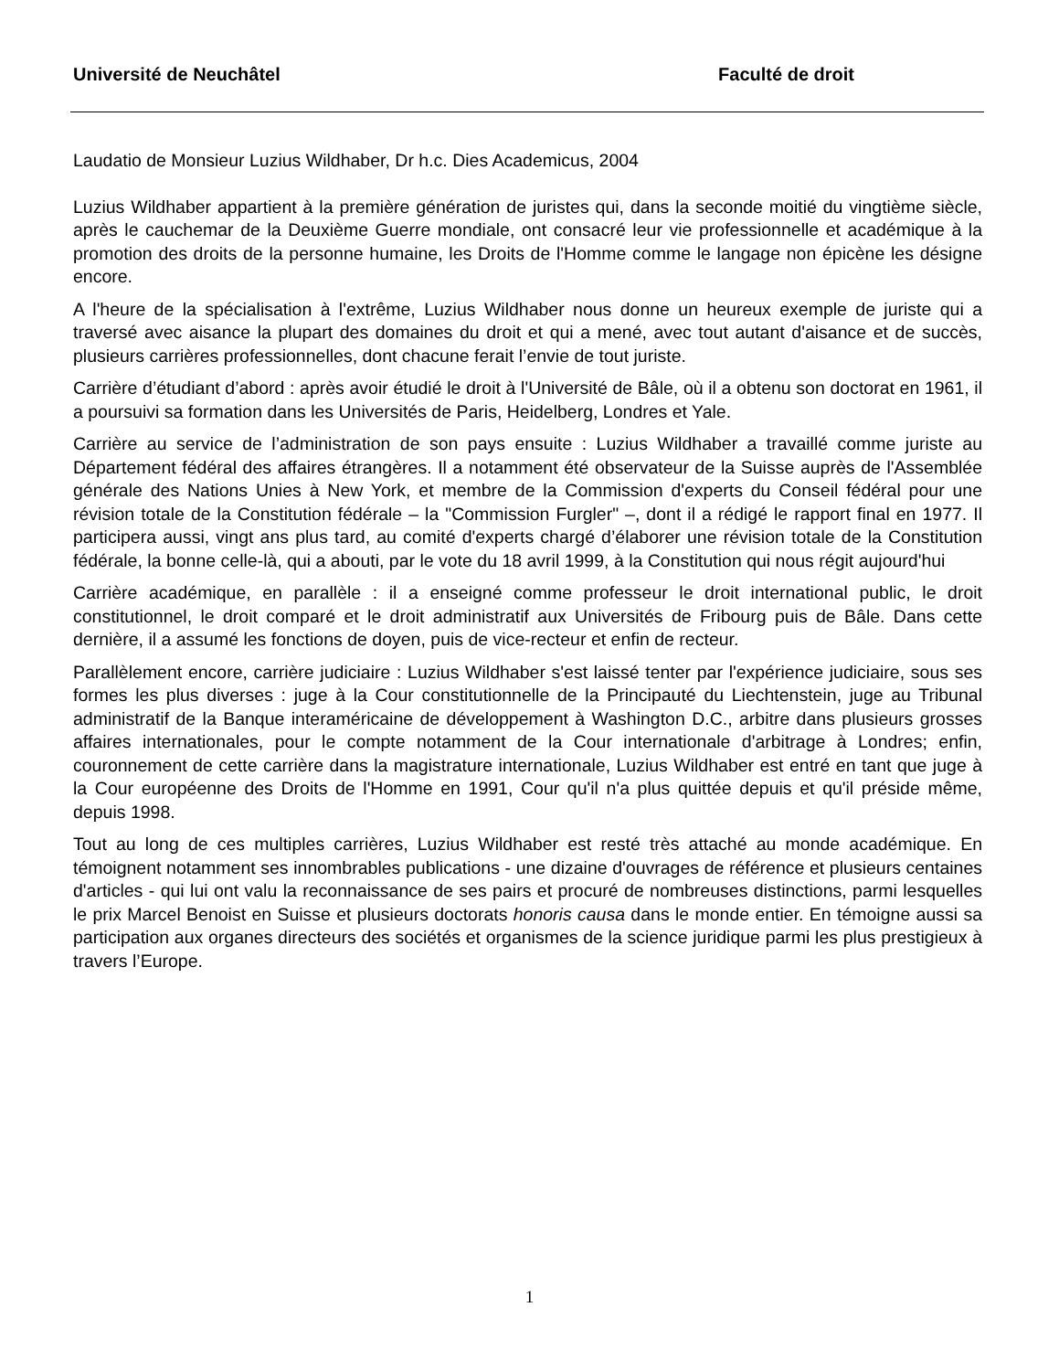Université de Neuchâtel Faculté de droit
Laudatio de Monsieur Luzius Wildhaber, Dr h.c. Dies Academicus, 2004
Luzius Wildhaber appartient à la première génération de juristes qui, dans la seconde moitié du vingtième siècle, après le cauchemar de la Deuxième Guerre mondiale, ont consacré leur vie professionnelle et académique à la promotion des droits de la personne humaine, les Droits de l'Homme comme le langage non épicène les désigne encore.
A l'heure de la spécialisation à l'extrême, Luzius Wildhaber nous donne un heureux exemple de juriste qui a traversé avec aisance la plupart des domaines du droit et qui a mené, avec tout autant d'aisance et de succès, plusieurs carrières professionnelles, dont chacune ferait l’envie de tout juriste.
Carrière d’étudiant d’abord : après avoir étudié le droit à l'Université de Bâle, où il a obtenu son doctorat en 1961, il a poursuivi sa formation dans les Universités de Paris, Heidelberg, Londres et Yale.
Carrière au service de l’administration de son pays ensuite : Luzius Wildhaber a travaillé comme juriste au Département fédéral des affaires étrangères. Il a notamment été observateur de la Suisse auprès de l'Assemblée générale des Nations Unies à New York, et membre de la Commission d'experts du Conseil fédéral pour une révision totale de la Constitution fédérale – la "Commission Furgler" –, dont il a rédigé le rapport final en 1977. Il participera aussi, vingt ans plus tard, au comité d'experts chargé d’élaborer une révision totale de la Constitution fédérale, la bonne celle-là, qui a abouti, par le vote du 18 avril 1999, à la Constitution qui nous régit aujourd'hui
Carrière académique, en parallèle : il a enseigné comme professeur le droit international public, le droit constitutionnel, le droit comparé et le droit administratif aux Universités de Fribourg puis de Bâle. Dans cette dernière, il a assumé les fonctions de doyen, puis de vice-recteur et enfin de recteur.
Parallèlement encore, carrière judiciaire : Luzius Wildhaber s'est laissé tenter par l'expérience judiciaire, sous ses formes les plus diverses : juge à la Cour constitutionnelle de la Principauté du Liechtenstein, juge au Tribunal administratif de la Banque interaméricaine de développement à Washington D.C., arbitre dans plusieurs grosses affaires internationales, pour le compte notamment de la Cour internationale d'arbitrage à Londres; enfin, couronnement de cette carrière dans la magistrature internationale, Luzius Wildhaber est entré en tant que juge à la Cour européenne des Droits de l'Homme en 1991, Cour qu'il n'a plus quittée depuis et qu'il préside même, depuis 1998.
Tout au long de ces multiples carrières, Luzius Wildhaber est resté très attaché au monde académique. En témoignent notamment ses innombrables publications - une dizaine d'ouvrages de référence et plusieurs centaines d'articles - qui lui ont valu la reconnaissance de ses pairs et procuré de nombreuses distinctions, parmi lesquelles le prix Marcel Benoist en Suisse et plusieurs doctorats honoris causa dans le monde entier. En témoigne aussi sa participation aux organes directeurs des sociétés et organismes de la science juridique parmi les plus prestigieux à travers l’Europe.
1